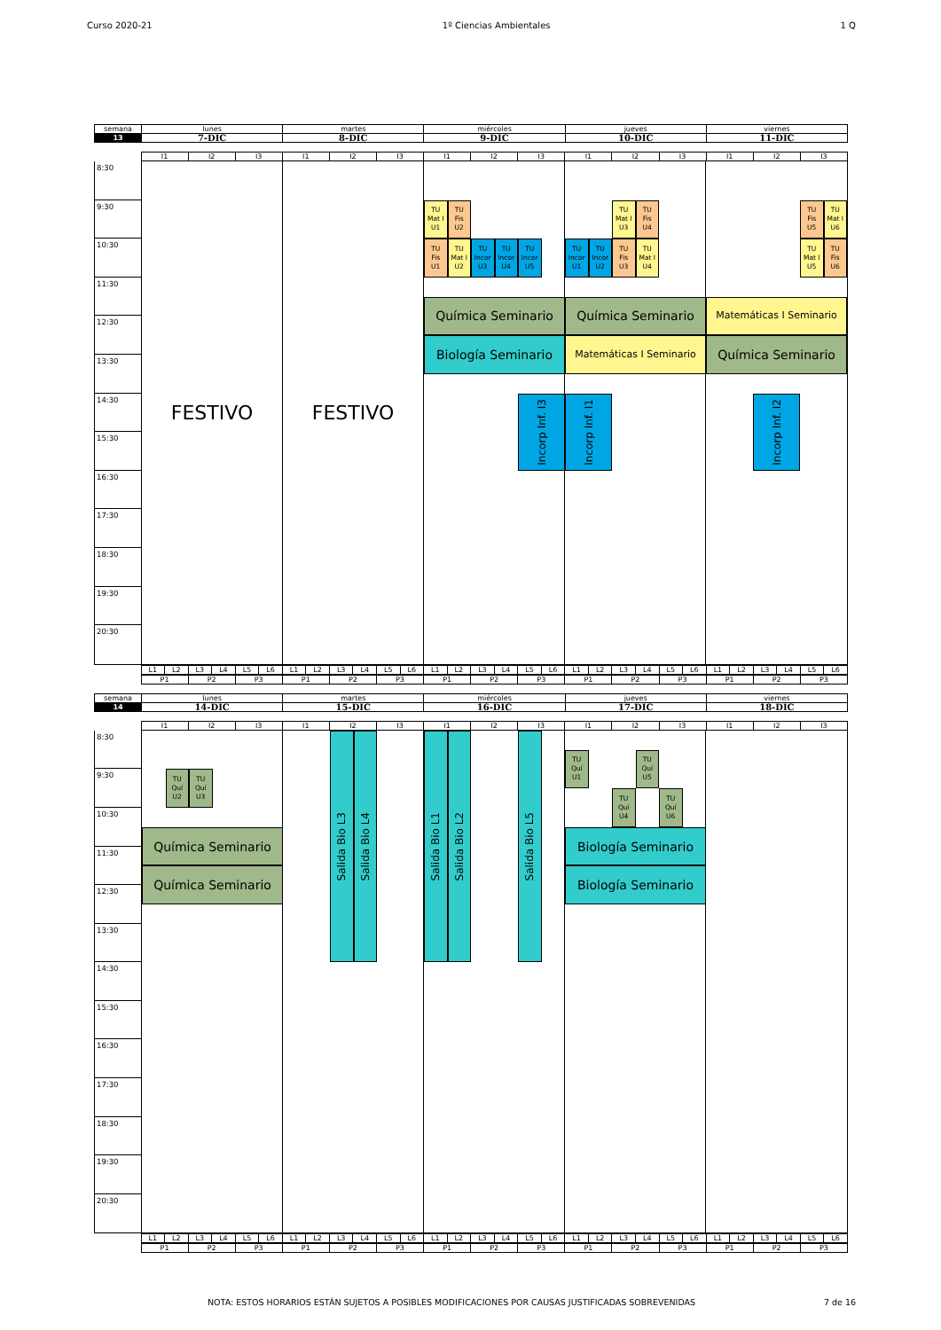Curso 2020-21 1º Ciencias Ambientales 1 Q
| semana | lunes | martes | miércoles | jueves | viernes |
| 13 | 7-DIC | 8-DIC | 9-DIC | 10-DIC | 11-DIC |
| | I1 | I2 | I3 | I1 | I2 | I3 | I1 | I2 | I3 | I1 | I2 | I3 | I1 | I2 | I3 |
8:30
9:30
10:30
11:30
12:30
13:30
14:30
15:30
16:30
17:30
18:30
19:30
20:30
FESTIVO
FESTIVO
TU
Mat I
U1
TU
Fis
U2
TU
Fis
U1
TU
Mat I
U2
TU
Incor
U3
TU
Incor
U4
TU
Incor
U5
Química Seminario
Biología Seminario
Incorp Inf. I3
TU
Mat I
U3
TU
Fis
U4
TU
Incor
U1
TU
Incor
U2
TU
Fis
U3
TU
Mat I
U4
Química Seminario
Matemáticas I Seminario
Incorp Inf. I1
TU
Fis
U5
TU
Mat I
U6
TU
Mat I
U5
TU
Fis
U6
Matemáticas I Seminario
Química Seminario
Incorp Inf. I2
| | L1 | L2 | L3 | L4 | L5 | L6 | L1 | L2 | L3 | L4 | L5 | L6 | L1 | L2 | L3 | L4 | L5 | L6 | L1 | L2 | L3 | L4 | L5 | L6 | L1 | L2 | L3 | L4 | L5 | L6 |
| | P1 | P2 | P3 | P1 | P2 | P3 | P1 | P2 | P3 | P1 | P2 | P3 | P1 | P2 | P3 |
| semana | lunes | martes | miércoles | jueves | viernes |
| 14 | 14-DIC | 15-DIC | 16-DIC | 17-DIC | 18-DIC |
| | I1 | I2 | I3 | I1 | I2 | I3 | I1 | I2 | I3 | I1 | I2 | I3 | I1 | I2 | I3 |
8:30
9:30
10:30
11:30
12:30
13:30
14:30
15:30
16:30
17:30
18:30
19:30
20:30
TU
Quí
U2
TU
Quí
U3
Química Seminario
Química Seminario
Salida Bio L3
Salida Bio L4
Salida Bio L1
Salida Bio L2
Salida Bio L5
TU
Quí
U1
TU
Quí
U5
TU
Quí
U4
TU
Quí
U6
Biología Seminario
Biología Seminario
| | L1 | L2 | L3 | L4 | L5 | L6 | L1 | L2 | L3 | L4 | L5 | L6 | L1 | L2 | L3 | L4 | L5 | L6 | L1 | L2 | L3 | L4 | L5 | L6 | L1 | L2 | L3 | L4 | L5 | L6 |
| | P1 | P2 | P3 | P1 | P2 | P3 | P1 | P2 | P3 | P1 | P2 | P3 | P1 | P2 | P3 |
NOTA: ESTOS HORARIOS ESTÁN SUJETOS A POSIBLES MODIFICACIONES POR CAUSAS JUSTIFICADAS SOBREVENIDAS 7 de 16